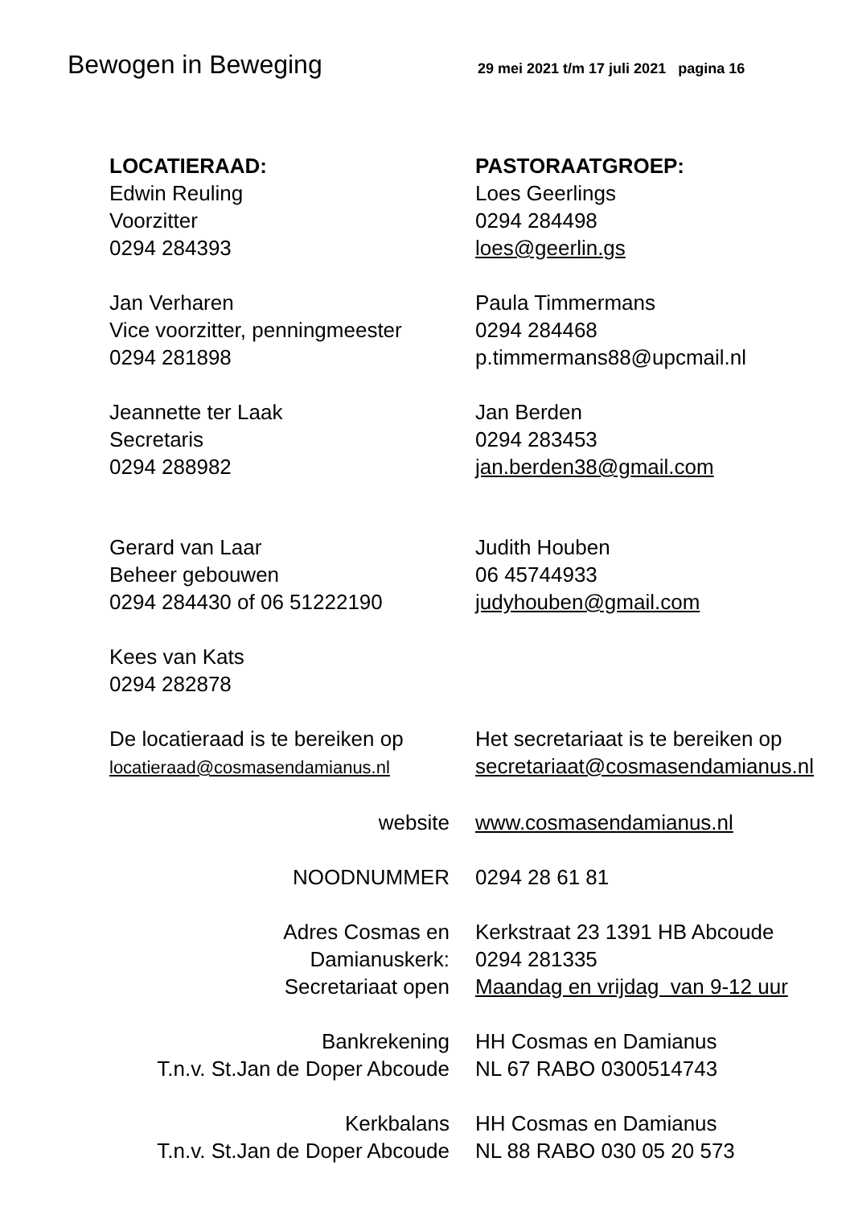Bewogen in Beweging
29 mei 2021 t/m 17 juli 2021 pagina 16
| LOCATIERAAD: Edwin Reuling Voorzitter 0294 284393 | PASTORAATGROEP: Loes Geerlings 0294 284498 loes@geerlin.gs |
| Jan Verharen Vice voorzitter, penningmeester 0294 281898 | Paula Timmermans 0294 284468 p.timmermans88@upcmail.nl |
| Jeannette ter Laak Secretaris 0294 288982 | Jan Berden 0294 283453 jan.berden38@gmail.com |
| Gerard van Laar Beheer gebouwen 0294 284430 of 06 51222190 | Judith Houben 06 45744933 judyhouben@gmail.com |
| Kees van Kats 0294 282878 | |
| De locatieraad is te bereiken op locatieraad@cosmasendamianus.nl | Het secretariaat is te bereiken op secretariaat@cosmasendamianus.nl |
| website | www.cosmasendamianus.nl |
| NOODNUMMER | 0294 28 61 81 |
| Adres Cosmas en Damianuskerk: Secretariaat open | Kerkstraat 23 1391 HB Abcoude 0294 281335 Maandag en vrijdag van 9-12 uur |
| Bankrekening T.n.v. St.Jan de Doper Abcoude | HH Cosmas en Damianus NL 67 RABO 0300514743 |
| Kerkbalans T.n.v. St.Jan de Doper Abcoude | HH Cosmas en Damianus NL 88 RABO 030 05 20 573 |